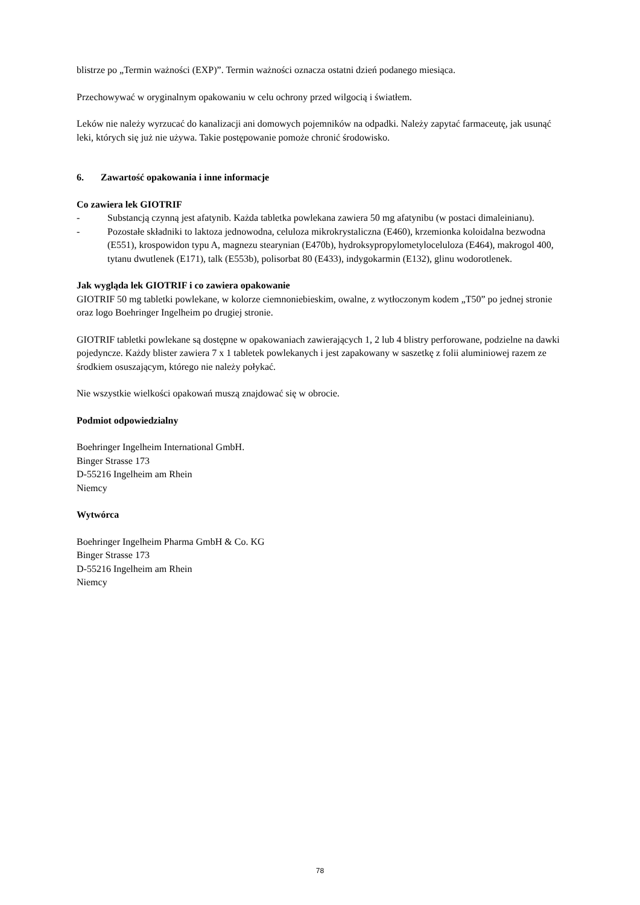blistrze po „Termin ważności (EXP)”. Termin ważności oznacza ostatni dzień podanego miesiąca.
Przechowywać w oryginalnym opakowaniu w celu ochrony przed wilgocią i światłem.
Leków nie należy wyrzucać do kanalizacji ani domowych pojemników na odpadki. Należy zapytać farmaceutę, jak usunąć leki, których się już nie używa. Takie postępowanie pomoże chronić środowisko.
6. Zawartość opakowania i inne informacje
Co zawiera lek GIOTRIF
- Substancją czynną jest afatynib. Każda tabletka powlekana zawiera 50 mg afatynibu (w postaci dimaleinianu).
- Pozostałe składniki to laktoza jednowodna, celuloza mikrokrystaliczna (E460), krzemionka koloidalna bezwodna (E551), krospowidon typu A, magnezu stearynian (E470b), hydroksypropylometyloceluloza (E464), makrogol 400, tytanu dwutlenek (E171), talk (E553b), polisorbat 80 (E433), indygokarmin (E132), glinu wodorotlenek.
Jak wygląda lek GIOTRIF i co zawiera opakowanie
GIOTRIF 50 mg tabletki powlekane, w kolorze ciemnoniebieskim, owalne, z wytłoczonym kodem „T50” po jednej stronie oraz logo Boehringer Ingelheim po drugiej stronie.
GIOTRIF tabletki powlekane są dostępne w opakowaniach zawierających 1, 2 lub 4 blistry perforowane, podzielne na dawki pojedyncze. Każdy blister zawiera 7 x 1 tabletek powlekanych i jest zapakowany w saszetkę z folii aluminiowej razem ze środkiem osuszającym, którego nie należy połykać.
Nie wszystkie wielkości opakowań muszą znajdować się w obrocie.
Podmiot odpowiedzialny
Boehringer Ingelheim International GmbH.
Binger Strasse 173
D-55216 Ingelheim am Rhein
Niemcy
Wytwórca
Boehringer Ingelheim Pharma GmbH & Co. KG
Binger Strasse 173
D-55216 Ingelheim am Rhein
Niemcy
78